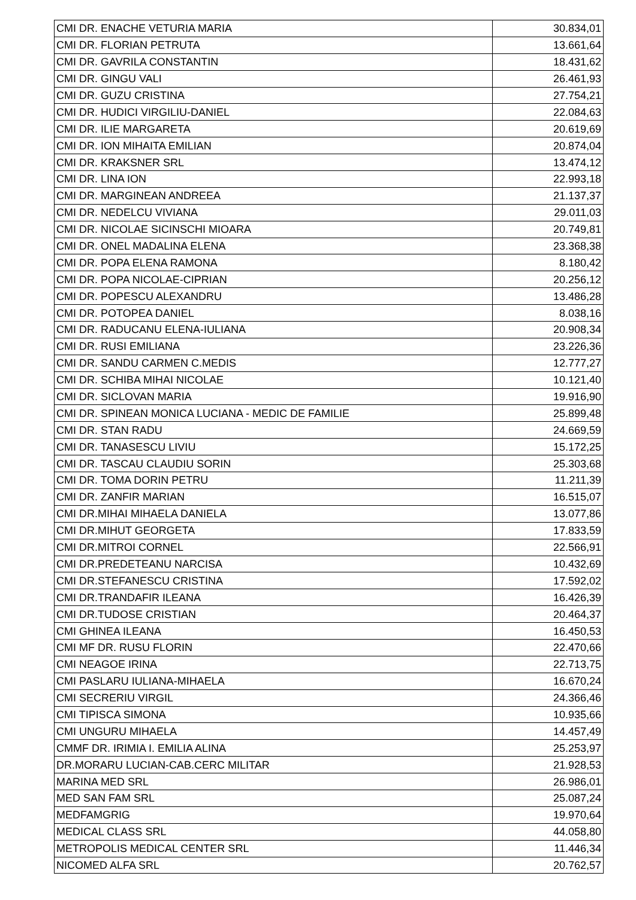| CMI DR. ENACHE VETURIA MARIA | 30.834,01 |
| CMI DR. FLORIAN PETRUTA | 13.661,64 |
| CMI DR. GAVRILA CONSTANTIN | 18.431,62 |
| CMI DR. GINGU VALI | 26.461,93 |
| CMI DR. GUZU CRISTINA | 27.754,21 |
| CMI DR. HUDICI VIRGILIU-DANIEL | 22.084,63 |
| CMI DR. ILIE MARGARETA | 20.619,69 |
| CMI DR. ION MIHAITA EMILIAN | 20.874,04 |
| CMI DR. KRAKSNER SRL | 13.474,12 |
| CMI DR. LINA ION | 22.993,18 |
| CMI DR. MARGINEAN ANDREEA | 21.137,37 |
| CMI DR. NEDELCU VIVIANA | 29.011,03 |
| CMI DR. NICOLAE SICINSCHI MIOARA | 20.749,81 |
| CMI DR. ONEL MADALINA ELENA | 23.368,38 |
| CMI DR. POPA ELENA RAMONA | 8.180,42 |
| CMI DR. POPA NICOLAE-CIPRIAN | 20.256,12 |
| CMI DR. POPESCU ALEXANDRU | 13.486,28 |
| CMI DR. POTOPEA DANIEL | 8.038,16 |
| CMI DR. RADUCANU ELENA-IULIANA | 20.908,34 |
| CMI DR. RUSI EMILIANA | 23.226,36 |
| CMI DR. SANDU CARMEN C.MEDIS | 12.777,27 |
| CMI DR. SCHIBA MIHAI NICOLAE | 10.121,40 |
| CMI DR. SICLOVAN MARIA | 19.916,90 |
| CMI DR. SPINEAN MONICA LUCIANA - MEDIC DE FAMILIE | 25.899,48 |
| CMI DR. STAN RADU | 24.669,59 |
| CMI DR. TANASESCU LIVIU | 15.172,25 |
| CMI DR. TASCAU CLAUDIU SORIN | 25.303,68 |
| CMI DR. TOMA DORIN PETRU | 11.211,39 |
| CMI DR. ZANFIR MARIAN | 16.515,07 |
| CMI DR.MIHAI MIHAELA DANIELA | 13.077,86 |
| CMI DR.MIHUT GEORGETA | 17.833,59 |
| CMI DR.MITROI CORNEL | 22.566,91 |
| CMI DR.PREDETEANU NARCISA | 10.432,69 |
| CMI DR.STEFANESCU CRISTINA | 17.592,02 |
| CMI DR.TRANDAFIR ILEANA | 16.426,39 |
| CMI DR.TUDOSE CRISTIAN | 20.464,37 |
| CMI GHINEA ILEANA | 16.450,53 |
| CMI MF DR. RUSU FLORIN | 22.470,66 |
| CMI NEAGOE IRINA | 22.713,75 |
| CMI PASLARU IULIANA-MIHAELA | 16.670,24 |
| CMI SECRERIU VIRGIL | 24.366,46 |
| CMI TIPISCA SIMONA | 10.935,66 |
| CMI UNGURU MIHAELA | 14.457,49 |
| CMMF DR. IRIMIA I. EMILIA ALINA | 25.253,97 |
| DR.MORARU LUCIAN-CAB.CERC MILITAR | 21.928,53 |
| MARINA MED SRL | 26.986,01 |
| MED SAN FAM SRL | 25.087,24 |
| MEDFAMGRIG | 19.970,64 |
| MEDICAL CLASS SRL | 44.058,80 |
| METROPOLIS MEDICAL CENTER SRL | 11.446,34 |
| NICOMED ALFA SRL | 20.762,57 |